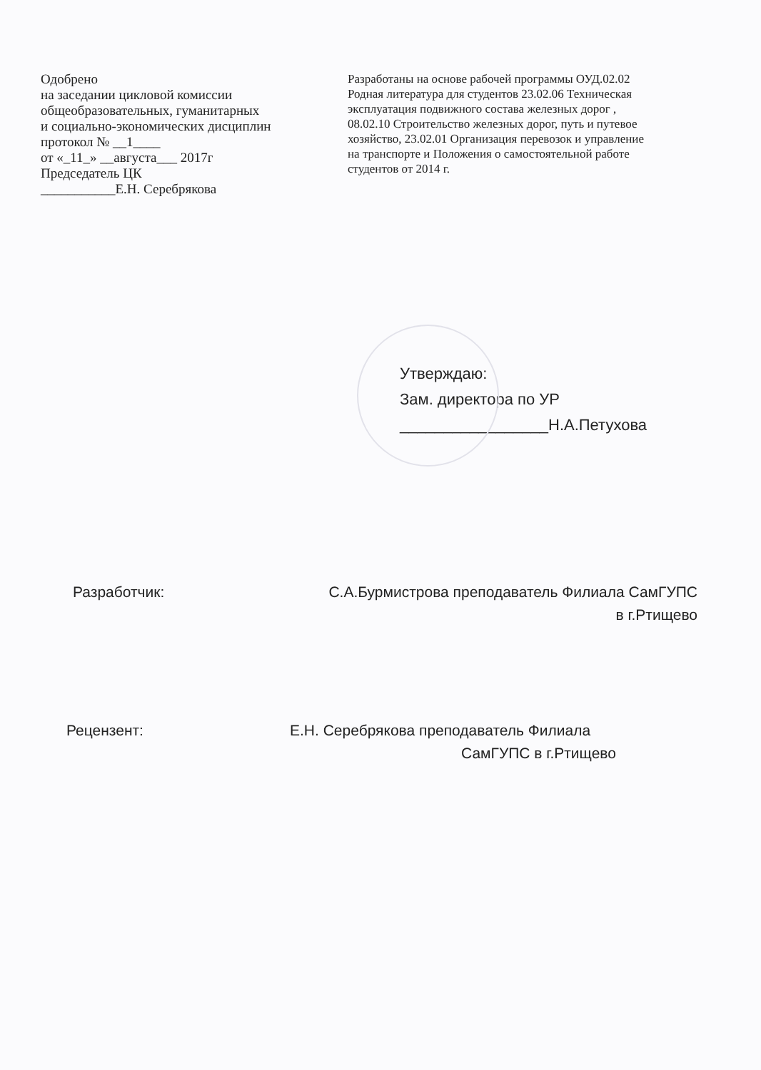Одобрено
на заседании цикловой комиссии
общеобразовательных, гуманитарных
и социально-экономических дисциплин
протокол № __1____
от «_11_» __августа___ 2017г
Председатель ЦК
___________Е.Н. Серебрякова
Разработаны на основе рабочей программы ОУД.02.02 Родная литература для студентов 23.02.06 Техническая эксплуатация подвижного состава железных дорог , 08.02.10 Строительство железных дорог, путь и путевое хозяйство, 23.02.01 Организация перевозок и управление на транспорте и Положения о самостоятельной работе студентов от 2014 г.
Утверждаю:
Зам. директора по УР
_________________Н.А.Петухова
Разработчик: С.А.Бурмистрова преподаватель Филиала СамГУПС
в г.Ртищево
Рецензент: Е.Н. Серебрякова преподаватель Филиала
СамГУПС в г.Ртищево